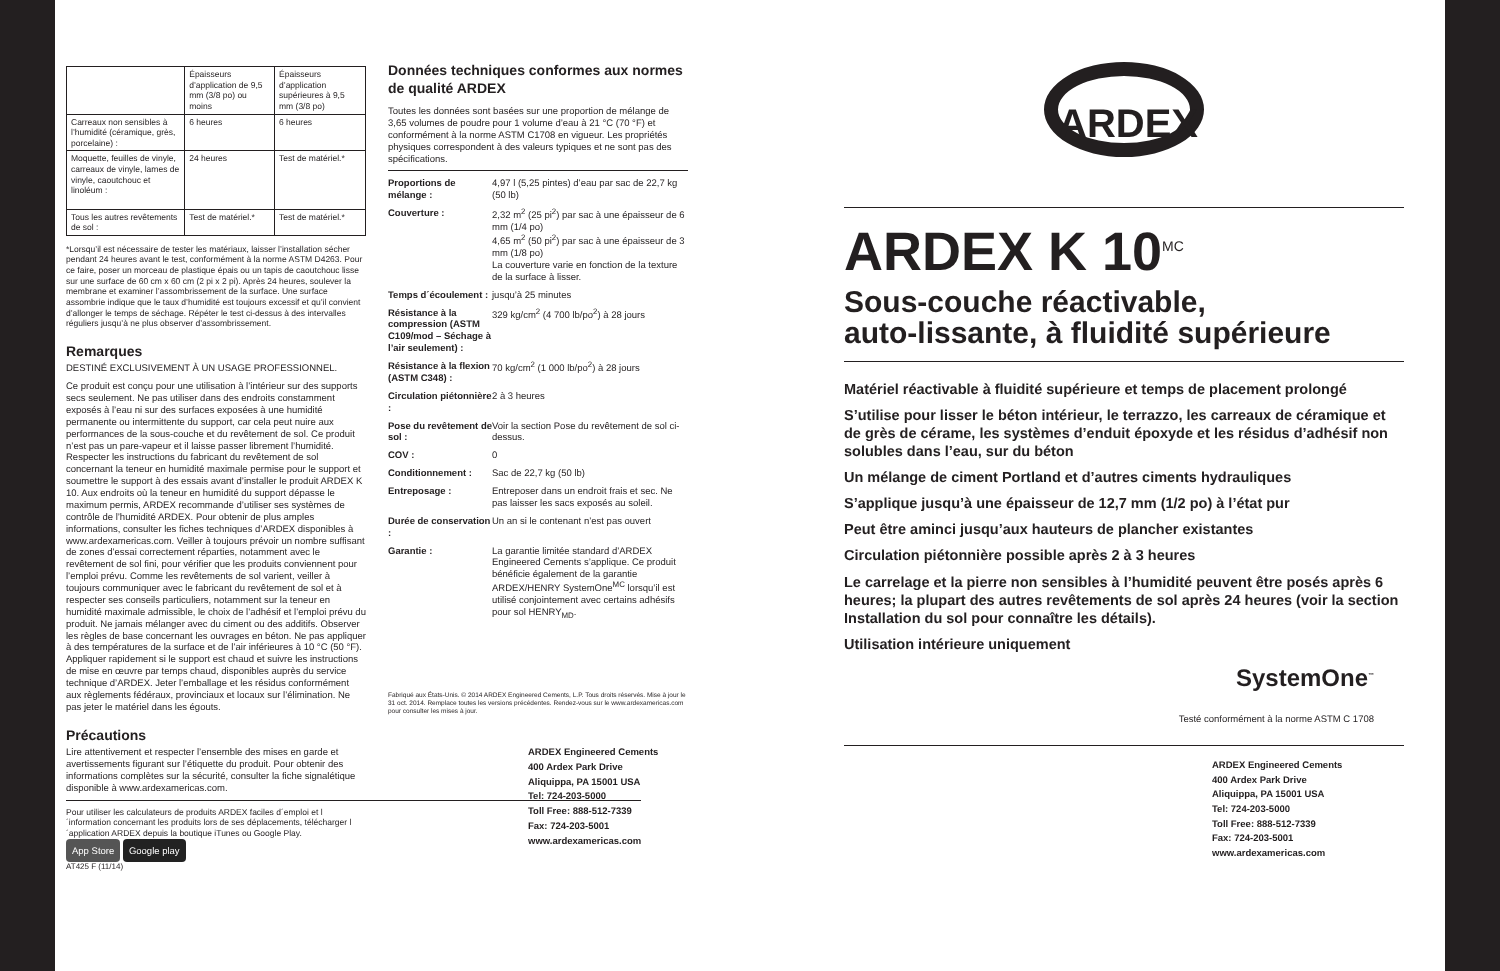| | Épaisseurs d’application de 9,5 mm (3/8 po) ou moins | Épaisseurs d’application supérieures à 9,5 mm (3/8 po) |
| --- | --- | --- |
| Carreaux non sensibles à l’humidité (céramique, grès, porcelaine) : | 6 heures | 6 heures |
| Moquette, feuilles de vinyle, carreaux de vinyle, lames de vinyle, caoutchouc et linoléum : | 24 heures | Test de matériel.* |
| Tous les autres revêtements de sol : | Test de matériel.* | Test de matériel.* |
*Lorsqu’il est nécessaire de tester les matériaux, laisser l’installation sécher pendant 24 heures avant le test, conformément à la norme ASTM D4263. Pour ce faire, poser un morceau de plastique épais ou un tapis de caoutchouc lisse sur une surface de 60 cm x 60 cm (2 pi x 2 pi). Après 24 heures, soulever la membrane et examiner l’assombrissement de la surface. Une surface assombrie indique que le taux d’humidité est toujours excessif et qu’il convient d’allonger le temps de séchage. Répéter le test ci-dessus à des intervalles réguliers jusqu’à ne plus observer d’assombrissement.
Remarques
DESTINÉ EXCLUSIVEMENT À UN USAGE PROFESSIONNEL.
Ce produit est conçu pour une utilisation à l’intérieur sur des supports secs seulement. Ne pas utiliser dans des endroits constamment exposés à l’eau ni sur des surfaces exposées à une humidité permanente ou intermittente du support, car cela peut nuire aux performances de la sous-couche et du revêtement de sol. Ce produit n’est pas un pare-vapeur et il laisse passer librement l’humidité. Respecter les instructions du fabricant du revêtement de sol concernant la teneur en humidité maximale permise pour le support et soumettre le support à des essais avant d’installer le produit ARDEX K 10. Aux endroits où la teneur en humidité du support dépasse le maximum permis, ARDEX recommande d’utiliser ses systèmes de contrôle de l’humidité ARDEX. Pour obtenir de plus amples informations, consulter les fiches techniques d’ARDEX disponibles à www.ardexamericas.com. Veiller à toujours prévoir un nombre suffisant de zones d’essai correctement réparties, notamment avec le revêtement de sol fini, pour vérifier que les produits conviennent pour l’emploi prévu. Comme les revêtements de sol varient, veiller à toujours communiquer avec le fabricant du revêtement de sol et à respecter ses conseils particuliers, notamment sur la teneur en humidité maximale admissible, le choix de l’adhésif et l’emploi prévu du produit. Ne jamais mélanger avec du ciment ou des additifs. Observer les règles de base concernant les ouvrages en béton. Ne pas appliquer à des températures de la surface et de l’air inférieures à 10 °C (50 °F). Appliquer rapidement si le support est chaud et suivre les instructions de mise en œuvre par temps chaud, disponibles auprès du service technique d’ARDEX. Jeter l’emballage et les résidus conformément aux règlements fédéraux, provinciaux et locaux sur l’élimination. Ne pas jeter le matériel dans les égouts.
Précautions
Lire attentivement et respecter l’ensemble des mises en garde et avertissements figurant sur l’étiquette du produit. Pour obtenir des informations complètes sur la sécurité, consulter la fiche signalétique disponible à www.ardexamericas.com.
Pour utiliser les calculateurs de produits ARDEX faciles d´emploi et l´information concernant les produits lors de ses déplacements, télécharger l´application ARDEX depuis la boutique iTunes ou Google Play.
App Store Google play
AT425 F (11/14)
Données techniques conformes aux normes de qualité ARDEX
Toutes les données sont basées sur une proportion de mélange de 3,65 volumes de poudre pour 1 volume d’eau à 21 °C (70 °F) et conformément à la norme ASTM C1708 en vigueur. Les propriétés physiques correspondent à des valeurs typiques et ne sont pas des spécifications.
Proportions de mélange : 4,97 l (5,25 pintes) d’eau par sac de 22,7 kg (50 lb)
Couverture : 2,32 m<sup>2</sup> (25 pi<sup>2</sup>) par sac à une épaisseur de 6 mm (1/4 po)
4,65 m<sup>2</sup> (50 pi<sup>2</sup>) par sac à une épaisseur de 3 mm (1/8 po)
La couverture varie en fonction de la texture de la surface à lisser.
Temps d´écoulement : jusqu’à 25 minutes
Résistance à la compression (ASTM C109/mod – Séchage à l’air seulement) : 329 kg/cm<sup>2</sup> (4 700 lb/po<sup>2</sup>) à 28 jours
Résistance à la flexion (ASTM C348) : 70 kg/cm<sup>2</sup> (1 000 lb/po<sup>2</sup>) à 28 jours
Circulation piétonnière : 2 à 3 heures
Pose du revêtement de sol : Voir la section Pose du revêtement de sol ci-dessus.
COV : 0
Conditionnement : Sac de 22,7 kg (50 lb)
Entreposage : Entreposer dans un endroit frais et sec. Ne pas laisser les sacs exposés au soleil.
Durée de conservation : Un an si le contenant n’est pas ouvert
Garantie : La garantie limitée standard d’ARDEX Engineered Cements s’applique. Ce produit bénéficie également de la garantie ARDEX/HENRY SystemOne<sup>MC</sup> lorsqu’il est utilisé conjointement avec certains adhésifs pour sol HENRY<sub>MD</sub>.
Fabriqué aux États-Unis. © 2014 ARDEX Engineered Cements, L.P. Tous droits réservés. Mise à jour le 31 oct. 2014. Remplace toutes les versions précédentes. Rendez-vous sur le www.ardexamericas.com pour consulter les mises à jour.
ARDEX Engineered Cements
400 Ardex Park Drive
Aliquippa, PA 15001 USA
Tel: 724-203-5000
Toll Free: 888-512-7339
Fax: 724-203-5001
www.ardexamericas.com
ARDEX
ARDEX K 10<sup>MC</sup>
Sous-couche réactivable,
auto-lissante, à fluidité supérieure
Matériel réactivable à fluidité supérieure et temps de placement prolongé
S’utilise pour lisser le béton intérieur, le terrazzo, les carreaux de céramique et de grès de cérame, les systèmes d’enduit époxyde et les résidus d’adhésif non solubles dans l’eau, sur du béton
Un mélange de ciment Portland et d’autres ciments hydrauliques
S’applique jusqu’à une épaisseur de 12,7 mm (1/2 po) à l’état pur
Peut être aminci jusqu’aux hauteurs de plancher existantes
Circulation piétonnière possible après 2 à 3 heures
Le carrelage et la pierre non sensibles à l’humidité peuvent être posés après 6 heures; la plupart des autres revêtements de sol après 24 heures (voir la section Installation du sol pour connaître les détails).
Utilisation intérieure uniquement
SystemOne<sup>™</sup>
Testé conformément à la norme ASTM C 1708
ARDEX Engineered Cements
400 Ardex Park Drive
Aliquippa, PA 15001 USA
Tel: 724-203-5000
Toll Free: 888-512-7339
Fax: 724-203-5001
www.ardexamericas.com